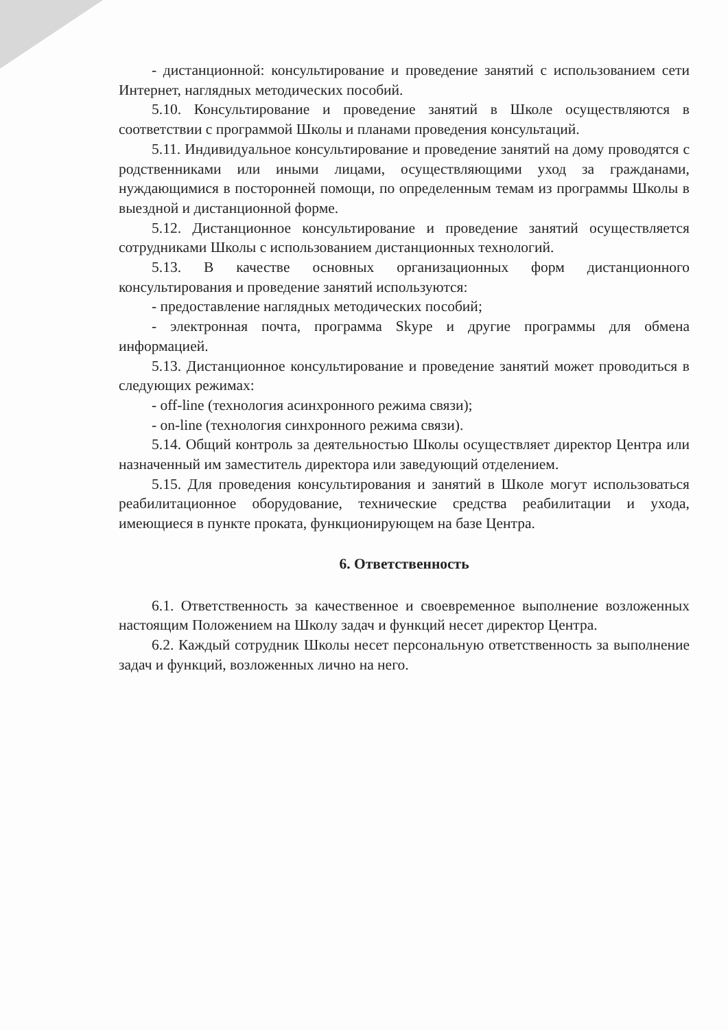- дистанционной: консультирование и проведение занятий с использованием сети Интернет, наглядных методических пособий.
5.10. Консультирование и проведение занятий в Школе осуществляются в соответствии с программой Школы и планами проведения консультаций.
5.11. Индивидуальное консультирование и проведение занятий на дому проводятся с родственниками или иными лицами, осуществляющими уход за гражданами, нуждающимися в посторонней помощи, по определенным темам из программы Школы в выездной и дистанционной форме.
5.12. Дистанционное консультирование и проведение занятий осуществляется сотрудниками Школы с использованием дистанционных технологий.
5.13. В качестве основных организационных форм дистанционного консультирования и проведение занятий используются:
- предоставление наглядных методических пособий;
- электронная почта, программа Skype и другие программы для обмена информацией.
5.13. Дистанционное консультирование и проведение занятий может проводиться в следующих режимах:
- off-line (технология асинхронного режима связи);
- on-line (технология синхронного режима связи).
5.14. Общий контроль за деятельностью Школы осуществляет директор Центра или назначенный им заместитель директора или заведующий отделением.
5.15. Для проведения консультирования и занятий в Школе могут использоваться реабилитационное оборудование, технические средства реабилитации и ухода, имеющиеся в пункте проката, функционирующем на базе Центра.
6. Ответственность
6.1. Ответственность за качественное и своевременное выполнение возложенных настоящим Положением на Школу задач и функций несет директор Центра.
6.2. Каждый сотрудник Школы несет персональную ответственность за выполнение задач и функций, возложенных лично на него.